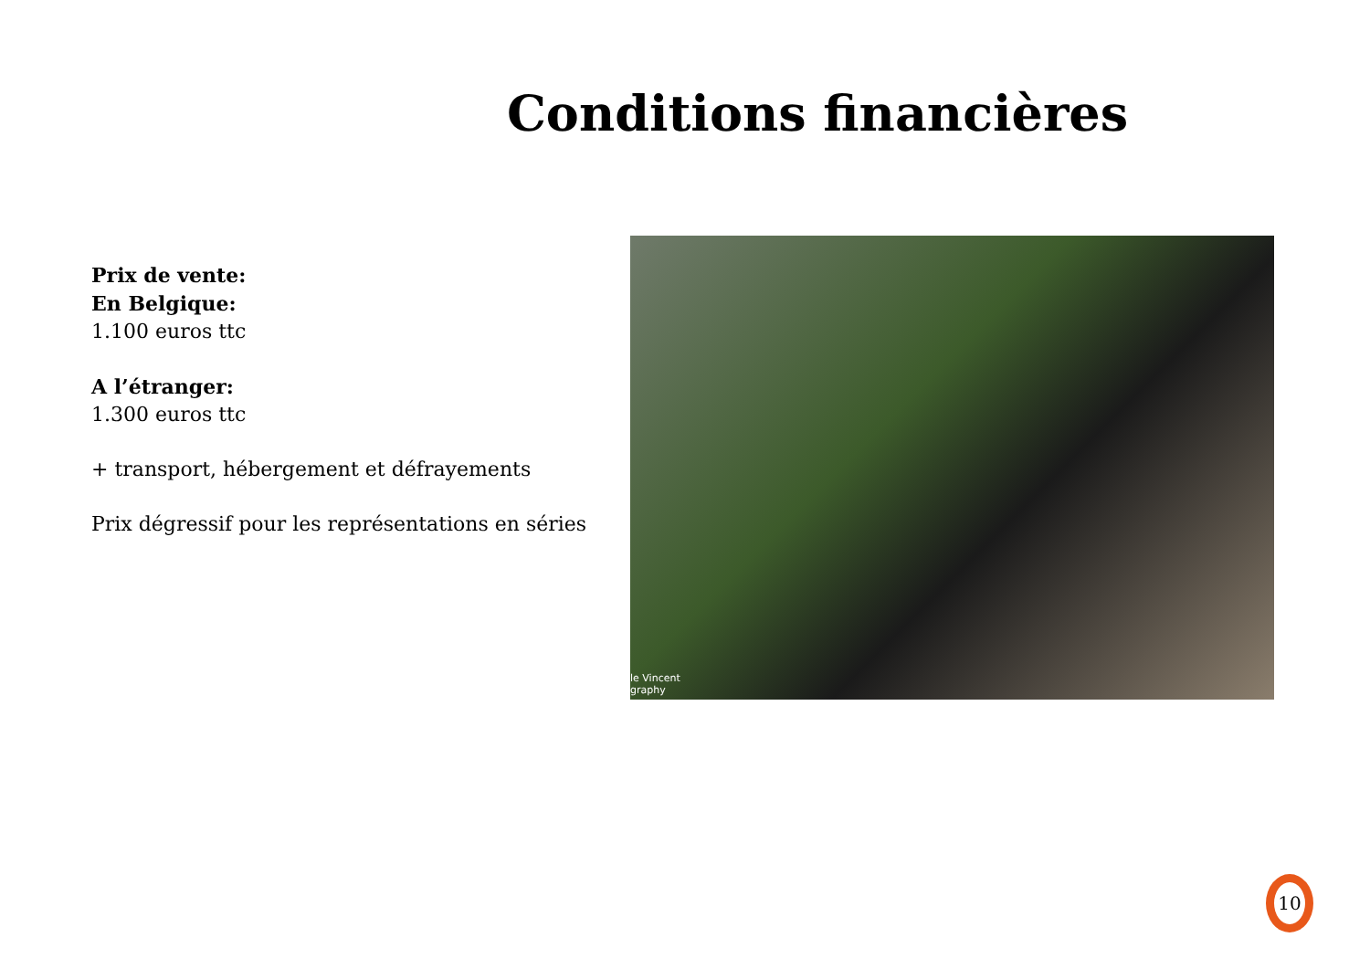Conditions financières
Prix de vente:
En Belgique:
1.100 euros ttc
A l’étranger:
1.300 euros ttc
+ transport, hébergement et défrayements
Prix dégressif pour les représentations en séries
le Vincent
graphy
10